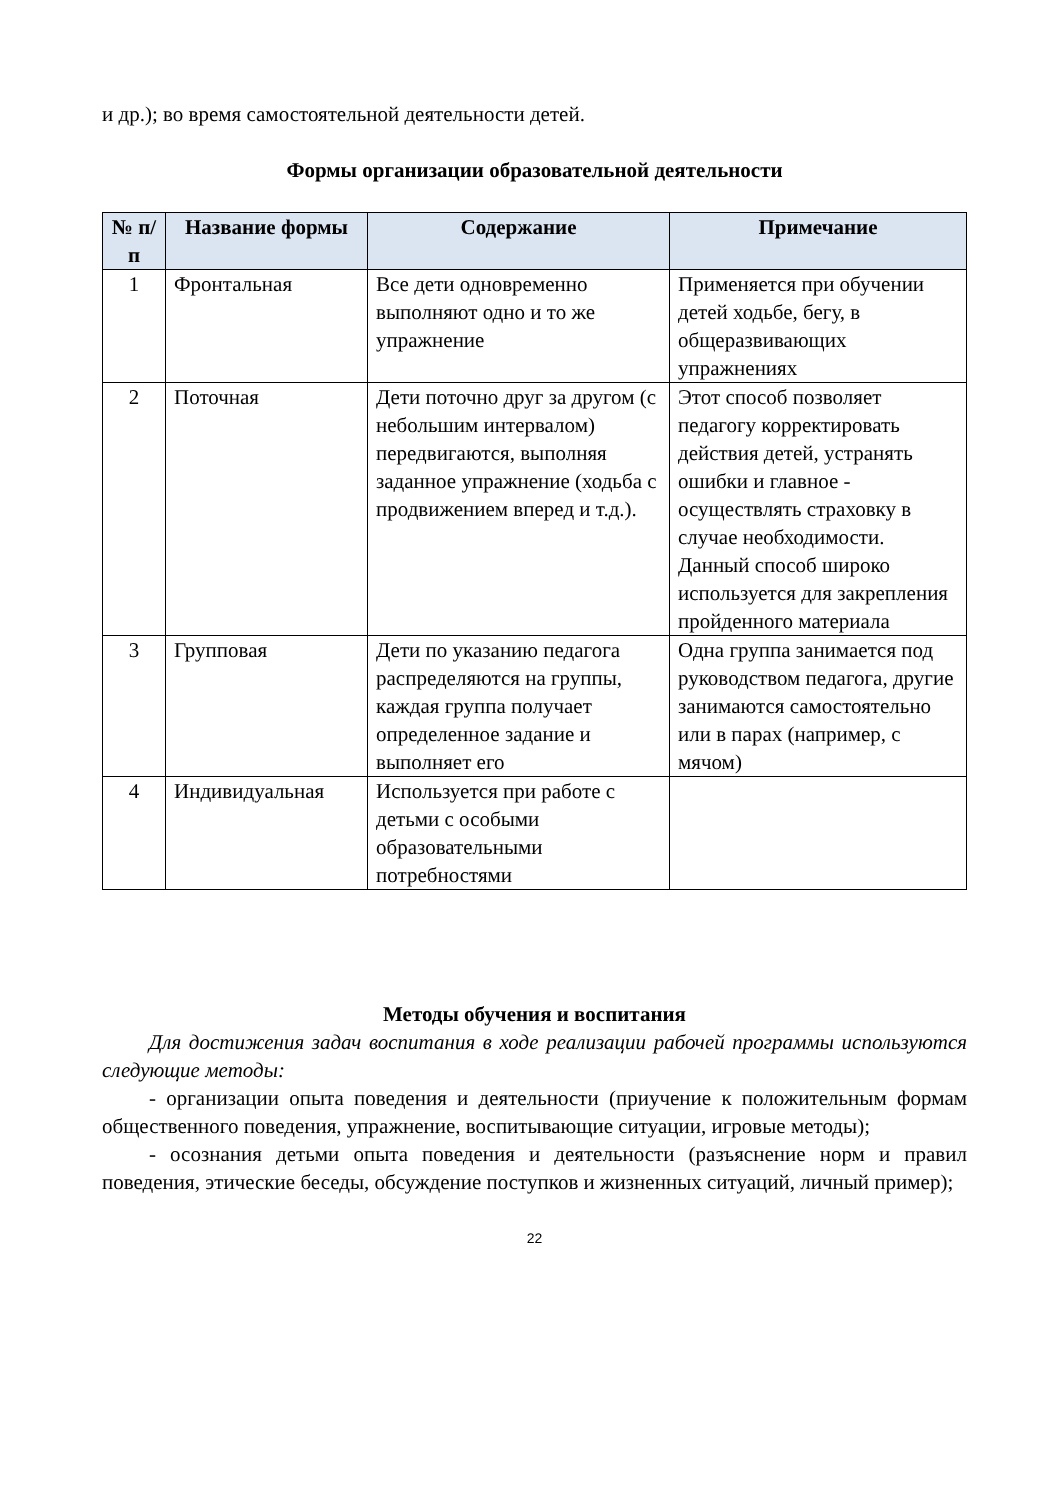и др.); во время самостоятельной деятельности детей.
Формы организации образовательной деятельности
| № п/п | Название формы | Содержание | Примечание |
| --- | --- | --- | --- |
| 1 | Фронтальная | Все дети одновременно выполняют одно и то же упражнение | Применяется при обучении детей ходьбе, бегу, в общеразвивающих упражнениях |
| 2 | Поточная | Дети поточно друг за другом (с небольшим интервалом) передвигаются, выполняя заданное упражнение (ходьба с продвижением вперед и т.д.). | Этот способ позволяет педагогу корректировать действия детей, устранять ошибки и главное - осуществлять страховку в случае необходимости. Данный способ широко используется для закрепления пройденного материала |
| 3 | Групповая | Дети по указанию педагога распределяются на группы, каждая группа получает определенное задание и выполняет его | Одна группа занимается под руководством педагога, другие занимаются самостоятельно или в парах (например, с мячом) |
| 4 | Индивидуальная | Используется при работе с детьми с особыми образовательными потребностями | |
Методы обучения и воспитания
Для достижения задач воспитания в ходе реализации рабочей программы используются следующие методы:
- организации опыта поведения и деятельности (приучение к положительным формам общественного поведения, упражнение, воспитывающие ситуации, игровые методы);
- осознания детьми опыта поведения и деятельности (разъяснение норм и правил поведения, этические беседы, обсуждение поступков и жизненных ситуаций, личный пример);
22